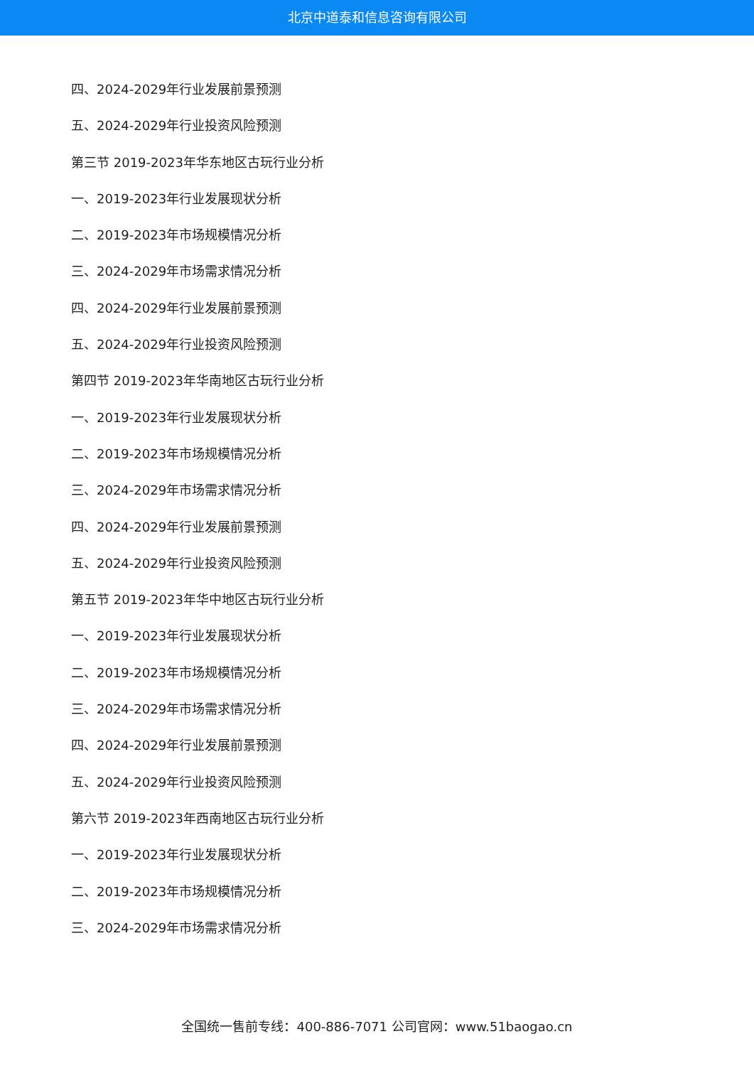北京中道泰和信息咨询有限公司
四、2024-2029年行业发展前景预测
五、2024-2029年行业投资风险预测
第三节 2019-2023年华东地区古玩行业分析
一、2019-2023年行业发展现状分析
二、2019-2023年市场规模情况分析
三、2024-2029年市场需求情况分析
四、2024-2029年行业发展前景预测
五、2024-2029年行业投资风险预测
第四节 2019-2023年华南地区古玩行业分析
一、2019-2023年行业发展现状分析
二、2019-2023年市场规模情况分析
三、2024-2029年市场需求情况分析
四、2024-2029年行业发展前景预测
五、2024-2029年行业投资风险预测
第五节 2019-2023年华中地区古玩行业分析
一、2019-2023年行业发展现状分析
二、2019-2023年市场规模情况分析
三、2024-2029年市场需求情况分析
四、2024-2029年行业发展前景预测
五、2024-2029年行业投资风险预测
第六节 2019-2023年西南地区古玩行业分析
一、2019-2023年行业发展现状分析
二、2019-2023年市场规模情况分析
三、2024-2029年市场需求情况分析
全国统一售前专线：400-886-7071 公司官网：www.51baogao.cn